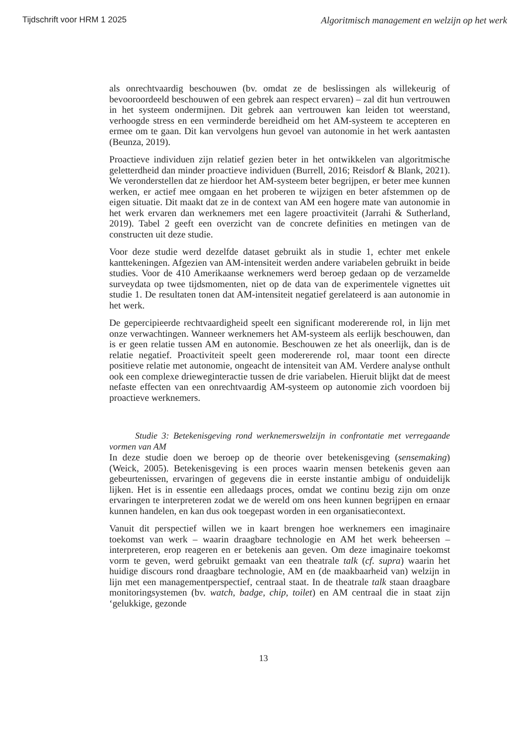Tijdschrift voor HRM 1 2025 Algoritmisch management en welzijn op het werk
als onrechtvaardig beschouwen (bv. omdat ze de beslissingen als willekeurig of bevooroordeeld beschouwen of een gebrek aan respect ervaren) – zal dit hun vertrouwen in het systeem ondermijnen. Dit gebrek aan vertrouwen kan leiden tot weerstand, verhoogde stress en een verminderde bereidheid om het AM-systeem te accepteren en ermee om te gaan. Dit kan vervolgens hun gevoel van autonomie in het werk aantasten (Beunza, 2019).
Proactieve individuen zijn relatief gezien beter in het ontwikkelen van algoritmische geletterdheid dan minder proactieve individuen (Burrell, 2016; Reisdorf & Blank, 2021). We veronderstellen dat ze hierdoor het AM-systeem beter begrijpen, er beter mee kunnen werken, er actief mee omgaan en het proberen te wijzigen en beter afstemmen op de eigen situatie. Dit maakt dat ze in de context van AM een hogere mate van autonomie in het werk ervaren dan werknemers met een lagere proactiviteit (Jarrahi & Sutherland, 2019). Tabel 2 geeft een overzicht van de concrete definities en metingen van de constructen uit deze studie.
Voor deze studie werd dezelfde dataset gebruikt als in studie 1, echter met enkele kanttekeningen. Afgezien van AM-intensiteit werden andere variabelen gebruikt in beide studies. Voor de 410 Amerikaanse werknemers werd beroep gedaan op de verzamelde surveydata op twee tijdsmomenten, niet op de data van de experimentele vignettes uit studie 1. De resultaten tonen dat AM-intensiteit negatief gerelateerd is aan autonomie in het werk.
De gepercipieerde rechtvaardigheid speelt een significant modererende rol, in lijn met onze verwachtingen. Wanneer werknemers het AM-systeem als eerlijk beschouwen, dan is er geen relatie tussen AM en autonomie. Beschouwen ze het als oneerlijk, dan is de relatie negatief. Proactiviteit speelt geen modererende rol, maar toont een directe positieve relatie met autonomie, ongeacht de intensiteit van AM. Verdere analyse onthult ook een complexe drieweginteractie tussen de drie variabelen. Hieruit blijkt dat de meest nefaste effecten van een onrechtvaardig AM-systeem op autonomie zich voordoen bij proactieve werknemers.
Studie 3: Betekenisgeving rond werknemerswelzijn in confrontatie met verregaande vormen van AM
In deze studie doen we beroep op de theorie over betekenisgeving (sensemaking) (Weick, 2005). Betekenisgeving is een proces waarin mensen betekenis geven aan gebeurtenissen, ervaringen of gegevens die in eerste instantie ambigu of onduidelijk lijken. Het is in essentie een alledaags proces, omdat we continu bezig zijn om onze ervaringen te interpreteren zodat we de wereld om ons heen kunnen begrijpen en ernaar kunnen handelen, en kan dus ook toegepast worden in een organisatiecontext.
Vanuit dit perspectief willen we in kaart brengen hoe werknemers een imaginaire toekomst van werk – waarin draagbare technologie en AM het werk beheersen – interpreteren, erop reageren en er betekenis aan geven. Om deze imaginaire toekomst vorm te geven, werd gebruikt gemaakt van een theatrale talk (cf. supra) waarin het huidige discours rond draagbare technologie, AM en (de maakbaarheid van) welzijn in lijn met een managementperspectief, centraal staat. In de theatrale talk staan draagbare monitoringsystemen (bv. watch, badge, chip, toilet) en AM centraal die in staat zijn ‘gelukkige, gezonde
13